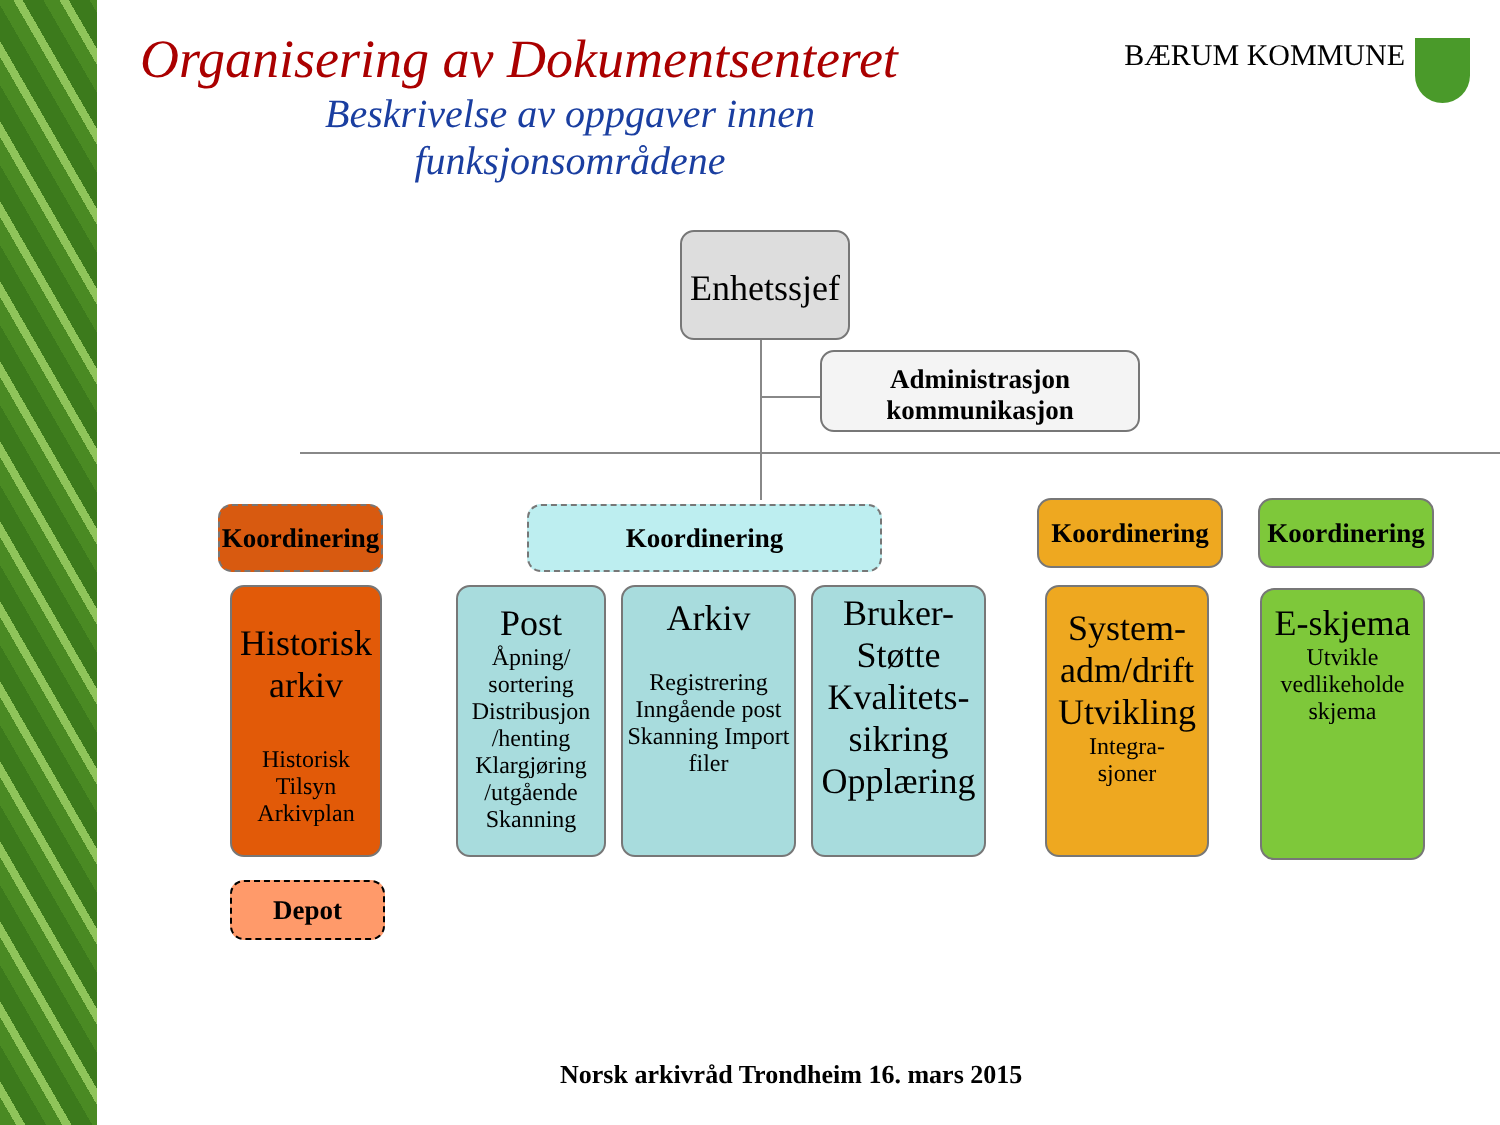Organisering av Dokumentsenteret
Beskrivelse av oppgaver innen funksjonsområdene
BÆRUM KOMMUNE
Enhetssjef
Administrasjon kommunikasjon
Koordinering
Koordinering
Koordinering
Koordinering
Historisk arkiv
Historisk
Tilsyn
Arkivplan
Depot
Post
Åpning/ sortering Distribusjon /henting Klargjøring /utgående Skanning
Arkiv
Registrering Inngående post Skanning Import filer
Bruker-
Støtte
Kvalitets-
sikring
Opplæring
System-
adm/drift
Utvikling
Integra-
sjoner
E-skjema
Utvikle vedlikeholde skjema
Norsk arkivråd Trondheim 16. mars 2015